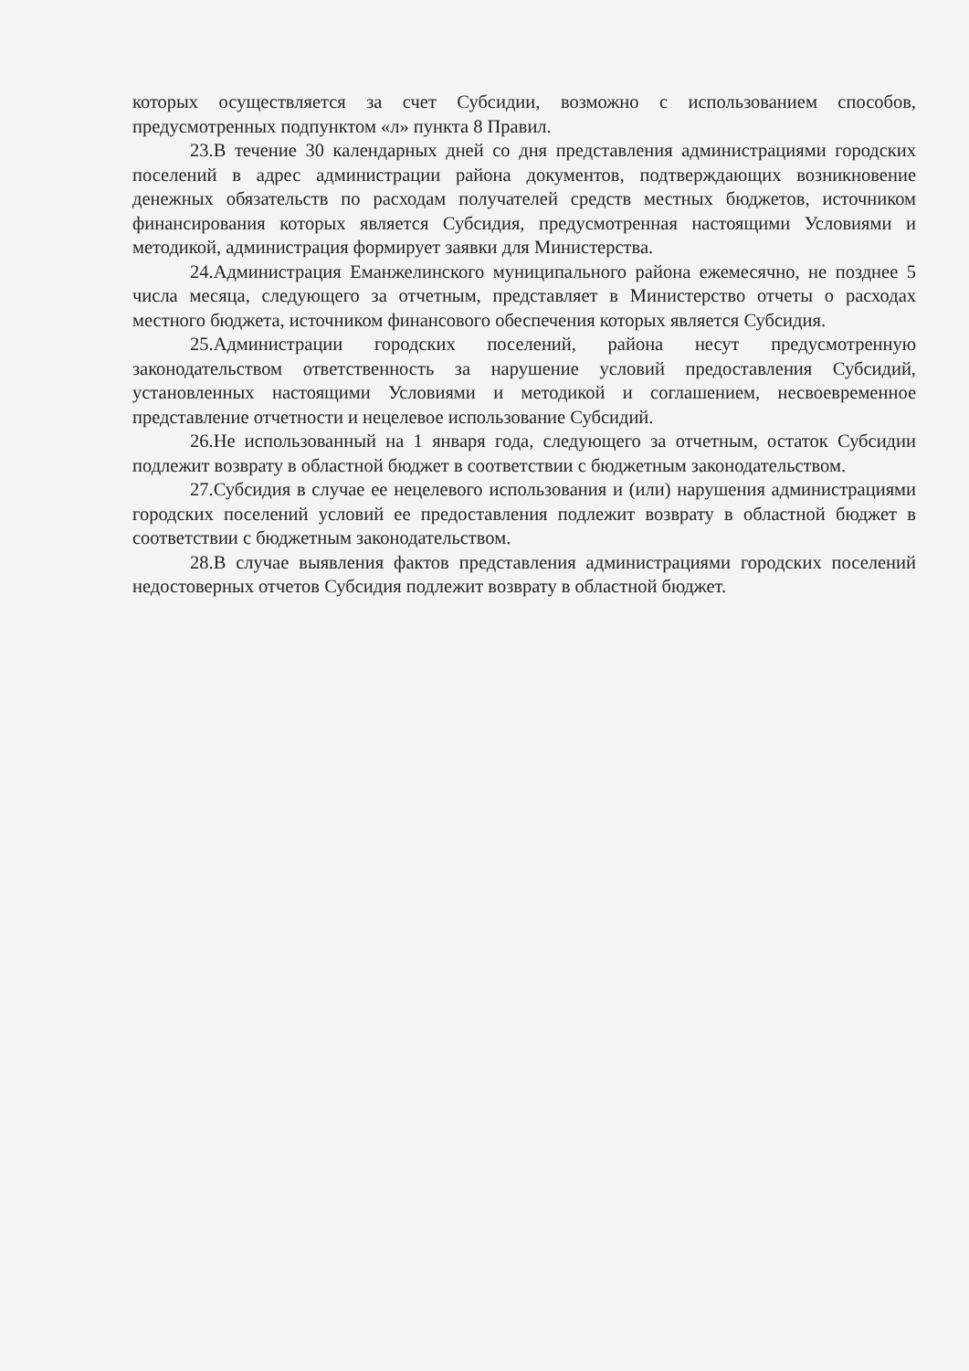которых осуществляется за счет Субсидии, возможно с использованием способов, предусмотренных подпунктом «л» пункта 8 Правил.
23.В течение 30 календарных дней со дня представления администрациями городских поселений в адрес администрации района документов, подтверждающих возникновение денежных обязательств по расходам получателей средств местных бюджетов, источником финансирования которых является Субсидия, предусмотренная настоящими Условиями и методикой, администрация формирует заявки для Министерства.
24.Администрация Еманжелинского муниципального района ежемесячно, не позднее 5 числа месяца, следующего за отчетным, представляет в Министерство отчеты о расходах местного бюджета, источником финансового обеспечения которых является Субсидия.
25.Администрации городских поселений, района несут предусмотренную законодательством ответственность за нарушение условий предоставления Субсидий, установленных настоящими Условиями и методикой и соглашением, несвоевременное представление отчетности и нецелевое использование Субсидий.
26.Не использованный на 1 января года, следующего за отчетным, остаток Субсидии подлежит возврату в областной бюджет в соответствии с бюджетным законодательством.
27.Субсидия в случае ее нецелевого использования и (или) нарушения администрациями городских поселений условий ее предоставления подлежит возврату в областной бюджет в соответствии с бюджетным законодательством.
28.В случае выявления фактов представления администрациями городских поселений недостоверных отчетов Субсидия подлежит возврату в областной бюджет.